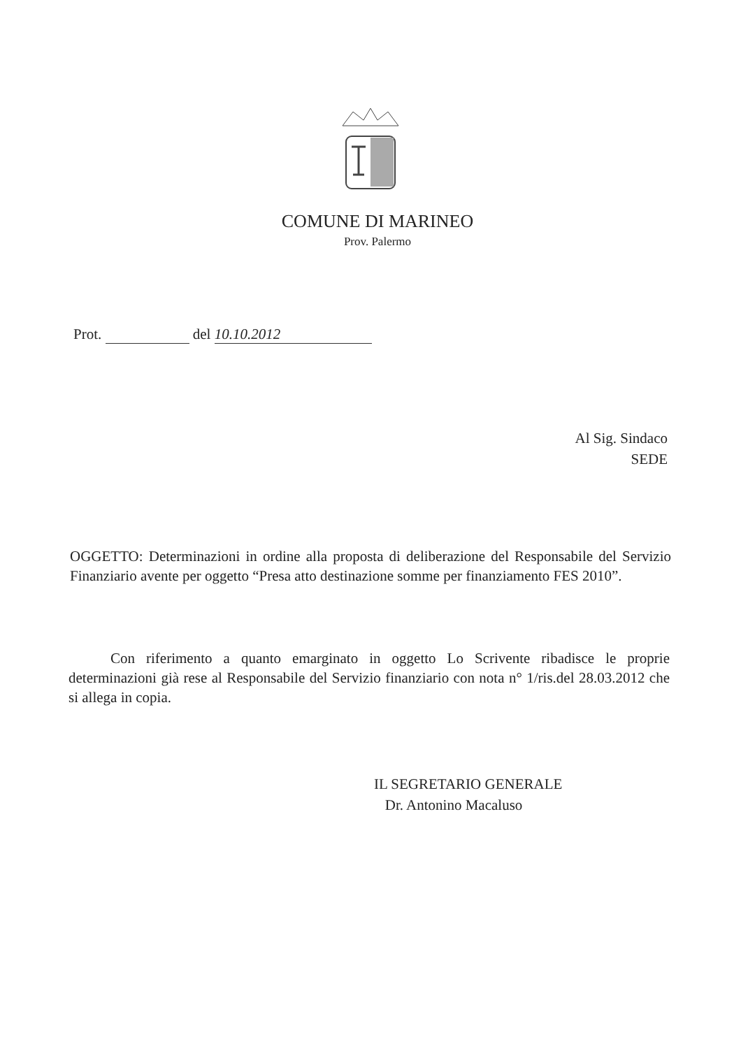COMUNE DI MARINEO
Prov. Palermo
Prot. del 10.10.2012
Al Sig. Sindaco
SEDE
OGGETTO: Determinazioni in ordine alla proposta di deliberazione del Responsabile del Servizio Finanziario avente per oggetto “Presa atto destinazione somme per finanziamento FES 2010”.
Con riferimento a quanto emarginato in oggetto Lo Scrivente ribadisce le proprie determinazioni già rese al Responsabile del Servizio finanziario con nota n° 1/ris.del 28.03.2012 che si allega in copia.
IL SEGRETARIO GENERALE
Dr. Antonino Macaluso